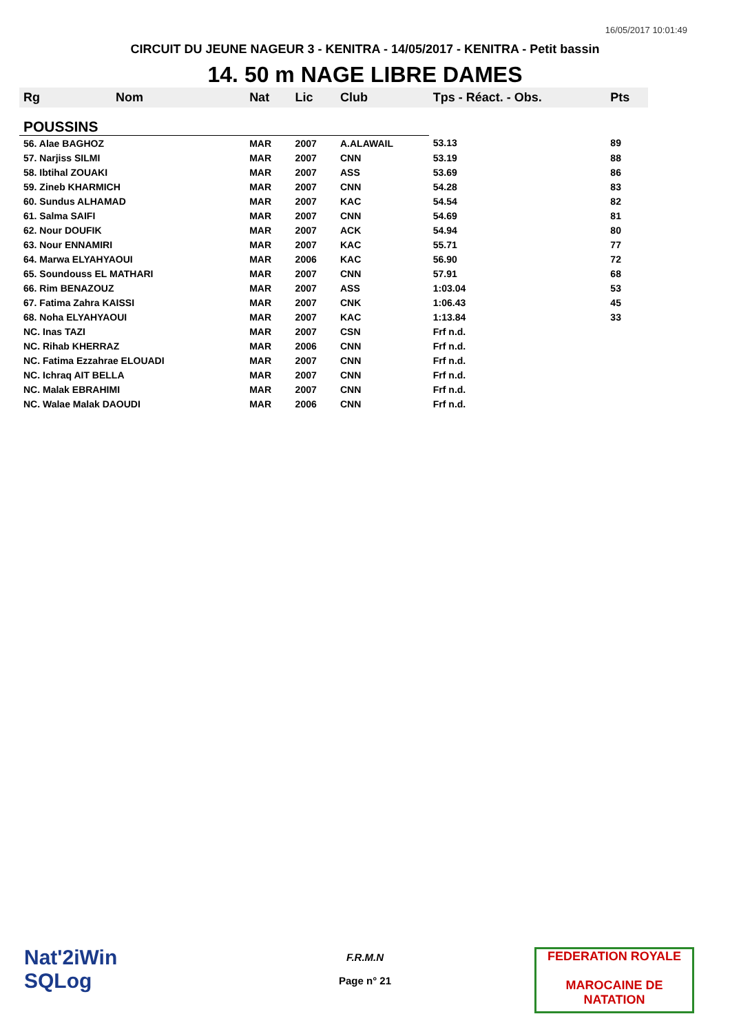16/05/2017 10:01:49
CIRCUIT DU JEUNE NAGEUR 3 - KENITRA - 14/05/2017 - KENITRA - Petit bassin
14. 50 m NAGE LIBRE DAMES
| Rg | Nom | Nat | Lic | Club | Tps - Réact. - Obs. | Pts |
| --- | --- | --- | --- | --- | --- | --- |
| POUSSINS | | | | | | |
| 56. Alae BAGHOZ | | MAR | 2007 | A.ALAWAIL | 53.13 | 89 |
| 57. Narjiss SILMI | | MAR | 2007 | CNN | 53.19 | 88 |
| 58. Ibtihal ZOUAKI | | MAR | 2007 | ASS | 53.69 | 86 |
| 59. Zineb KHARMICH | | MAR | 2007 | CNN | 54.28 | 83 |
| 60. Sundus ALHAMAD | | MAR | 2007 | KAC | 54.54 | 82 |
| 61. Salma SAIFI | | MAR | 2007 | CNN | 54.69 | 81 |
| 62. Nour DOUFIK | | MAR | 2007 | ACK | 54.94 | 80 |
| 63. Nour ENNAMIRI | | MAR | 2007 | KAC | 55.71 | 77 |
| 64. Marwa ELYAHYAOUI | | MAR | 2006 | KAC | 56.90 | 72 |
| 65. Soundouss EL MATHARI | | MAR | 2007 | CNN | 57.91 | 68 |
| 66. Rim BENAZOUZ | | MAR | 2007 | ASS | 1:03.04 | 53 |
| 67. Fatima Zahra KAISSI | | MAR | 2007 | CNK | 1:06.43 | 45 |
| 68. Noha ELYAHYAOUI | | MAR | 2007 | KAC | 1:13.84 | 33 |
| NC. Inas TAZI | | MAR | 2007 | CSN | Frf n.d. | |
| NC. Rihab KHERRAZ | | MAR | 2006 | CNN | Frf n.d. | |
| NC. Fatima Ezzahrae ELOUADI | | MAR | 2007 | CNN | Frf n.d. | |
| NC. Ichraq AIT BELLA | | MAR | 2007 | CNN | Frf n.d. | |
| NC. Malak EBRAHIMI | | MAR | 2007 | CNN | Frf n.d. | |
| NC. Walae Malak DAOUDI | | MAR | 2006 | CNN | Frf n.d. | |
Nat'2iWin
SQLog
F.R.M.N
Page n° 21
FEDERATION ROYALE
MAROCAINE DE NATATION